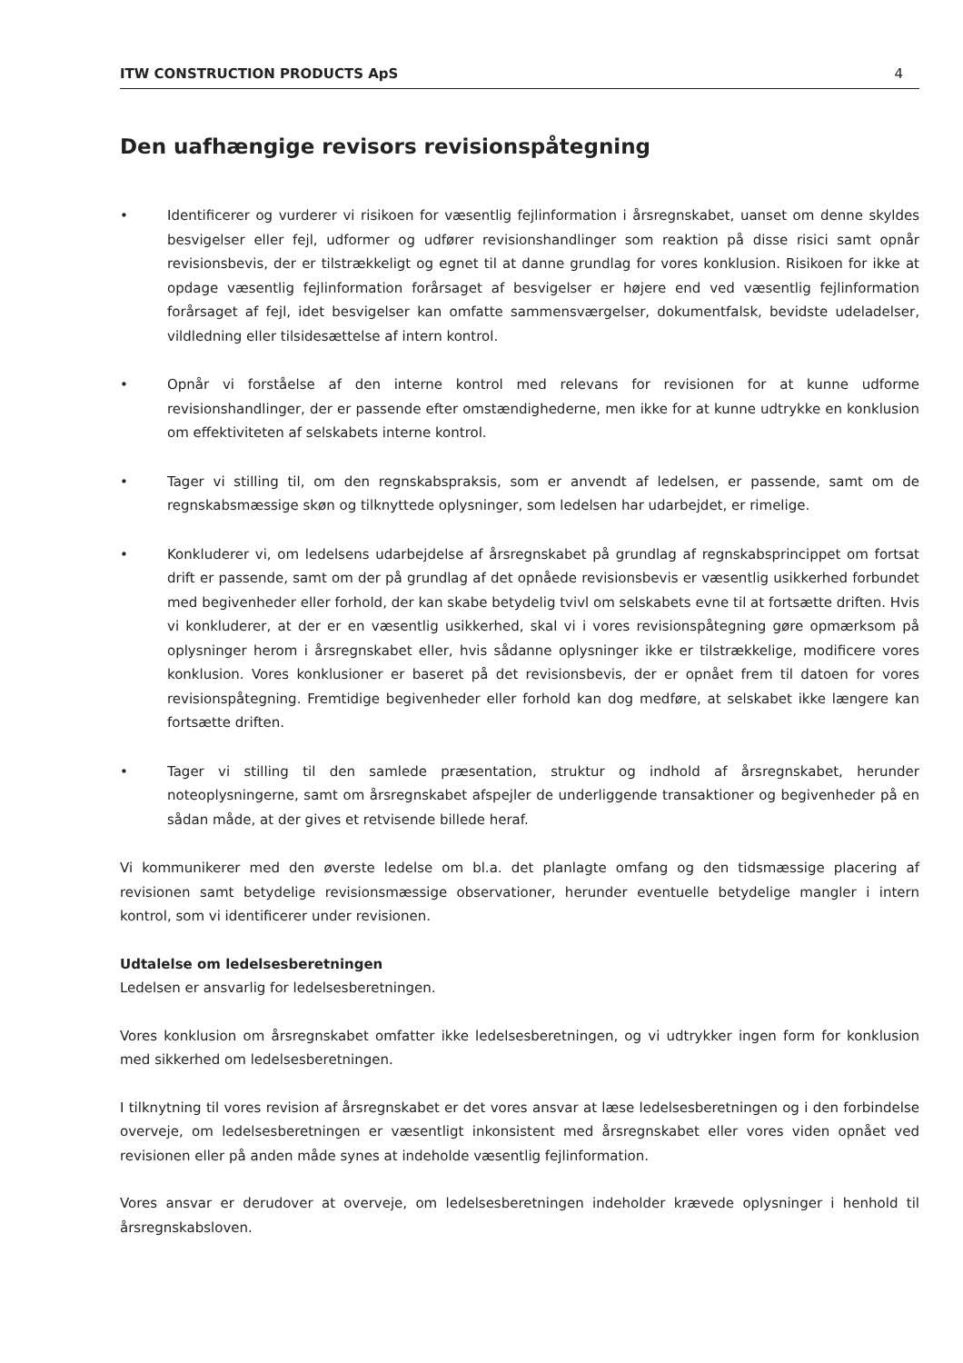ITW CONSTRUCTION PRODUCTS ApS 4
Den uafhængige revisors revisionspåtegning
• Identificerer og vurderer vi risikoen for væsentlig fejlinformation i årsregnskabet, uanset om denne skyldes besvigelser eller fejl, udformer og udfører revisionshandlinger som reaktion på disse risici samt opnår revisionsbevis, der er tilstrækkeligt og egnet til at danne grundlag for vores konklusion. Risikoen for ikke at opdage væsentlig fejlinformation forårsaget af besvigelser er højere end ved væsentlig fejlinformation forårsaget af fejl, idet besvigelser kan omfatte sammensværgelser, dokumentfalsk, bevidste udeladelser, vildledning eller tilsidesættelse af intern kontrol.
• Opnår vi forståelse af den interne kontrol med relevans for revisionen for at kunne udforme revisionshandlinger, der er passende efter omstændighederne, men ikke for at kunne udtrykke en konklusion om effektiviteten af selskabets interne kontrol.
• Tager vi stilling til, om den regnskabspraksis, som er anvendt af ledelsen, er passende, samt om de regnskabsmæssige skøn og tilknyttede oplysninger, som ledelsen har udarbejdet, er rimelige.
• Konkluderer vi, om ledelsens udarbejdelse af årsregnskabet på grundlag af regnskabsprincippet om fortsat drift er passende, samt om der på grundlag af det opnåede revisionsbevis er væsentlig usikkerhed forbundet med begivenheder eller forhold, der kan skabe betydelig tvivl om selskabets evne til at fortsætte driften. Hvis vi konkluderer, at der er en væsentlig usikkerhed, skal vi i vores revisionspåtegning gøre opmærksom på oplysninger herom i årsregnskabet eller, hvis sådanne oplysninger ikke er tilstrækkelige, modificere vores konklusion. Vores konklusioner er baseret på det revisionsbevis, der er opnået frem til datoen for vores revisionspåtegning. Fremtidige begivenheder eller forhold kan dog medføre, at selskabet ikke længere kan fortsætte driften.
• Tager vi stilling til den samlede præsentation, struktur og indhold af årsregnskabet, herunder noteoplysningerne, samt om årsregnskabet afspejler de underliggende transaktioner og begivenheder på en sådan måde, at der gives et retvisende billede heraf.
Vi kommunikerer med den øverste ledelse om bl.a. det planlagte omfang og den tidsmæssige placering af revisionen samt betydelige revisionsmæssige observationer, herunder eventuelle betydelige mangler i intern kontrol, som vi identificerer under revisionen.
Udtalelse om ledelsesberetningen
Ledelsen er ansvarlig for ledelsesberetningen.
Vores konklusion om årsregnskabet omfatter ikke ledelsesberetningen, og vi udtrykker ingen form for konklusion med sikkerhed om ledelsesberetningen.
I tilknytning til vores revision af årsregnskabet er det vores ansvar at læse ledelsesberetningen og i den forbindelse overveje, om ledelsesberetningen er væsentligt inkonsistent med årsregnskabet eller vores viden opnået ved revisionen eller på anden måde synes at indeholde væsentlig fejlinformation.
Vores ansvar er derudover at overveje, om ledelsesberetningen indeholder krævede oplysninger i henhold til årsregnskabsloven.